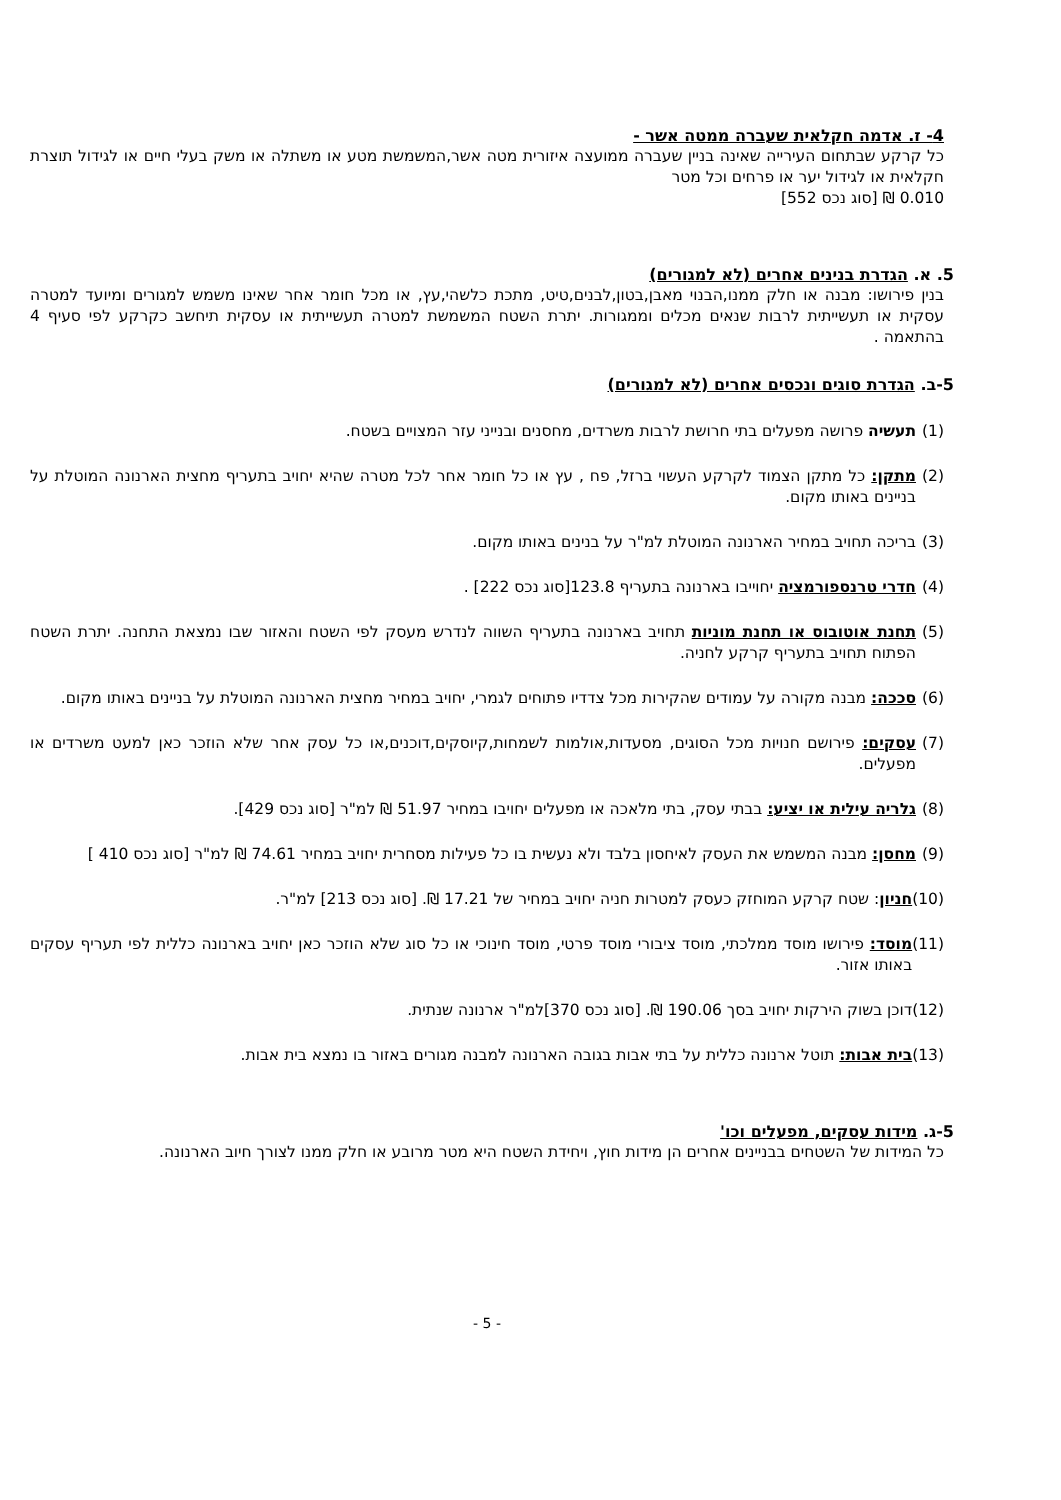4- ז. אדמה חקלאית שעברה ממטה אשר -
כל קרקע שבתחום העירייה שאינה בניין שעברה ממועצה איזורית מטה אשר,המשמשת מטע או משתלה או משק בעלי חיים או לגידול תוצרת חקלאית או לגידול יער או פרחים וכל מטר
0.010 ₪ [סוג נכס 552]
5. א. הגדרת בנינים אחרים (לא למגורים)
בנין פירושו: מבנה או חלק ממנו,הבנוי מאבן,בטון,לבנים,טיט, מתכת כלשהי,עץ, או מכל חומר אחר שאינו משמש למגורים ומיועד למטרה עסקית או תעשייתית לרבות שנאים מכלים וממגורות. יתרת השטח המשמשת למטרה תעשייתית או עסקית תיחשב כקרקע לפי סעיף 4 בהתאמה .
5-ב. הגדרת סוגים ונכסים אחרים (לא למגורים)
(1) תעשיה פרושה מפעלים בתי חרושת לרבות משרדים, מחסנים ובנייני עזר המצויים בשטח.
(2) מתקן: כל מתקן הצמוד לקרקע העשוי ברזל, פח , עץ או כל חומר אחר לכל מטרה שהיא יחויב בתעריף מחצית הארנונה המוטלת על בניינים באותו מקום.
(3) בריכה תחויב במחיר הארנונה המוטלת למ"ר על בנינים באותו מקום.
(4) חדרי טרנספורמציה יחוייבו בארנונה בתעריף 123.8[סוג נכס 222] .
(5) תחנת אוטובוס או תחנת מוניות תחויב בארנונה בתעריף השווה לנדרש מעסק לפי השטח והאזור שבו נמצאת התחנה. יתרת השטח הפתוח תחויב בתעריף קרקע לחניה.
(6) סככה: מבנה מקורה על עמודים שהקירות מכל צדדיו פתוחים לגמרי, יחויב במחיר מחצית הארנונה המוטלת על בניינים באותו מקום.
(7) עסקים: פירושם חנויות מכל הסוגים, מסעדות,אולמות לשמחות,קיוסקים,דוכנים,או כל עסק אחר שלא הוזכר כאן למעט משרדים או מפעלים.
(8) גלריה עילית או יציע: בבתי עסק, בתי מלאכה או מפעלים יחויבו במחיר 51.97 ₪ למ"ר [סוג נכס 429].
(9) מחסן: מבנה המשמש את העסק לאיחסון בלבד ולא נעשית בו כל פעילות מסחרית יחויב במחיר 74.61 ₪ למ"ר [סוג נכס 410 ]
(10) חניון: שטח קרקע המוחזק כעסק למטרות חניה יחויב במחיר של 17.21 ₪. [סוג נכס 213] למ"ר.
(11) מוסד: פירושו מוסד ממלכתי, מוסד ציבורי מוסד פרטי, מוסד חינוכי או כל סוג שלא הוזכר כאן יחויב בארנונה כללית לפי תעריף עסקים באותו אזור.
(12) דוכן בשוק הירקות יחויב בסך 190.06 ₪. [סוג נכס 370]למ"ר ארנונה שנתית.
(13) בית אבות: תוטל ארנונה כללית על בתי אבות בגובה הארנונה למבנה מגורים באזור בו נמצא בית אבות.
5-ג. מידות עסקים, מפעלים וכו'
כל המידות של השטחים בבניינים אחרים הן מידות חוץ, ויחידת השטח היא מטר מרובע או חלק ממנו לצורך חיוב הארנונה.
- 5 -